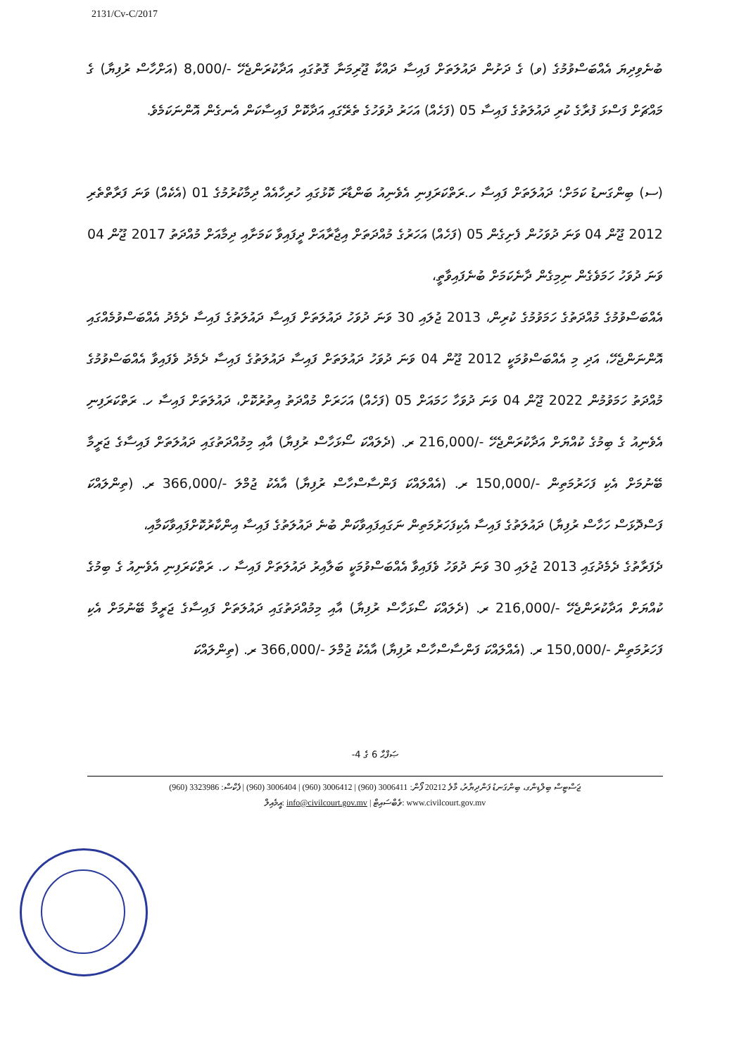2131/Cv-C/2017
ބުނެވިދިޔަ އެއްބަސްވުމުގެ (ވ) ގެ ދަށުން ދައުލަތަށް ފައިސާ ދައްކާ ޖޫރިމަނާ ގޮތުގައި އަދާކުރަންޖެހޭ -/8,000 (އަށްހާސް ރުފިޔާ) ގެ މައްޗަށް ފަސްޅަ ފުރާގެ ކުރި ދައުލަތުގެ ފައިސާ 05 (ފަހެއް) އަހަރު ދުވަހުގެ ތެރޭގައި އަދާކޮށް ފައިސާކަން އެނގެން އޮންނަކަމެވެ.
(ސ) ބިންގަނޑު ކަމަށް؛ ދައުލަތަށް ފައިސާ ހ.ރަތްކަރަފިނި އެވެނިއު ބަންޑާރަ ކޮޅުގައި ހުރިހާއެއް ދިމާކުރުމުގެ 01 (އެކެއް) ވަނަ ފަރާތްތެރި 2012 ޖޫން 04 ވަނަ ދުވަހުން ފެށިގެން 05 (ފަހެއް) އަހަރުގެ މުއްދަތަށް އިޖާރާއަށް ދީފައިވާ ކަމަށާއި ދިމާއަށް މުއްދަތު 2017 ޖޫން 04 ވަނަ ދުވަހު ހަމަވެގެން ނިމިގެން ދާނެކަމަށް ބުނެފައިވާތީ،
އެއްބަސްވުމުގެ މުއްދަތުގެ ހަމަވުމުގެ ކުރިން، 2013 ޖުލައި 30 ވަނަ ދުވަހު ދައުލަތަށް ފައިސާ ދައުލަތުގެ ފައިސާ ދެމެދު އެއްބަސްވުމެއްގައި އޮންނަންޖެހޭ، އަދި މި އެއްބަސްވުމަކީ 2012 ޖޫން 04 ވަނަ ދުވަހު ދައުލަތަށް ފައިސާ ދައުލަތުގެ ފައިސާ ދެމެދު ވެފައިވާ އެއްބަސްވުމުގެ މުއްދަތު ހަމަވުމުން 2022 ޖޫން 04 ވަނަ ދުވަހާ ހަމައަށް 05 (ފަހެއް) އަހަރަށް މުއްދަތު އިތުރުކޮށް، ދައުލަތަށް ފައިސާ ހ. ރަތްކަރަފިނި އެވެނިއު ގެ ބިމުގެ ކުއްޔަށް އަދާކުރަންޖެހޭ -/216,000 ރ. (ދެލައްކަ ސޯޅަހާސް ރުފިޔާ) އާއި މިމުއްދަތުގައި ދައުލަތަށް ފައިސާގެ ޖަރީމާ ބޭނުމަށް އެކި ފަހަރުމަތިން -/150,000 ރ. (އެއްލައްކަ ފަންސާސްހާސް ރުފިޔާ) އާއެކު ޖުމްލަ -/366,000 ރ. (ތިންލައްކަ ފަސްދޮޅަސް ހަހާސް ރުފިޔާ) ދައުލަތުގެ ފައިސާ އެކިފަހަރުމަތިން ނަގައިފައިވާކަން ބުނެ ދައުލަތުގެ ފައިސާ އިންކާރުކޮށްފައިވާކަމާއި،
ދެފަރާތުގެ ދެމެދުގައި 2013 ޖުލައި 30 ވަނަ ދުވަހު ވެފައިވާ އެއްބަސްވުމަކީ ބަލާއިރު ދައުލަތަށް ފައިސާ ހ. ރަތްކަރަފިނި އެވެނިއު ގެ ބިމުގެ ކުއްޔަށް އަދާކުރަންޖެހޭ -/216,000 ރ. (ދެލައްކަ ސޯޅަހާސް ރުފިޔާ) އާއި މިމުއްދަތުގައި ދައުލަތަށް ފައިސާގެ ޖަރީމާ ބޭނުމަށް އެކި ފަހަރުމަތިން -/150,000 ރ. (އެއްލައްކަ ފަންސާސްހާސް ރުފިޔާ) އާއެކު ޖުމްލަ -/366,000 ރ. (ތިންލައްކަ
ޞަފްޙާ 6 ގެ 4-
ޖަސްޓިސް ބިލްޑިންގ، ބިންގަނޑު ފަންދިޔާރު، މާލެ 20212 ފޯން: 3006411 (960) | 3006412 (960) | 3006404 (960) | ފެކްސް: 3323986 (960)
އީމެއިލް: info@civilcourt.gov.mv | ވެބްސައިޓް: www.civilcourt.gov.mv